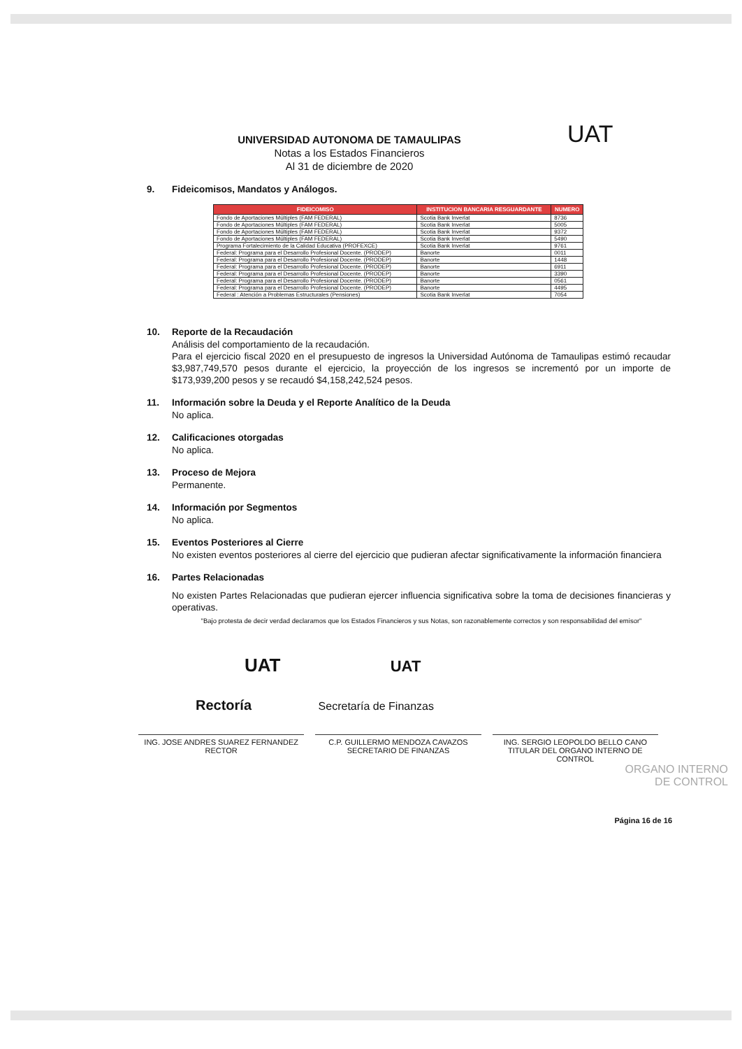UNIVERSIDAD AUTONOMA DE TAMAULIPAS
Notas a los Estados Financieros
Al 31 de diciembre de 2020
UAT
9. Fideicomisos, Mandatos y Análogos.
| FIDEICOMISO | INSTITUCION BANCARIA RESGUARDANTE | NUMERO |
| --- | --- | --- |
| Fondo de Aportaciones Múltiples (FAM FEDERAL) | Scotia Bank Inverlat | 8736 |
| Fondo de Aportaciones Múltiples (FAM FEDERAL) | Scotia Bank Inverlat | 5005 |
| Fondo de Aportaciones Múltiples (FAM FEDERAL) | Scotia Bank Inverlat | 9372 |
| Fondo de Aportaciones Múltiples (FAM FEDERAL) | Scotia Bank Inverlat | 5490 |
| Programa Fortalecimiento de la Calidad Educativa (PROFEXCE) | Scotia Bank Inverlat | 9761 |
| Federal: Programa para el Desarrollo Profesional Docente. (PRODEP) | Banorte | 0011 |
| Federal: Programa para el Desarrollo Profesional Docente. (PRODEP) | Banorte | 1448 |
| Federal: Programa para el Desarrollo Profesional Docente. (PRODEP) | Banorte | 6911 |
| Federal: Programa para el Desarrollo Profesional Docente. (PRODEP) | Banorte | 3390 |
| Federal: Programa para el Desarrollo Profesional Docente. (PRODEP) | Banorte | 0561 |
| Federal: Programa para el Desarrollo Profesional Docente. (PRODEP) | Banorte | 4495 |
| Federal : Atención a Problemas Estructurales (Pensiones) | Scotia Bank Inverlat | 7054 |
10. Reporte de la Recaudación
Análisis del comportamiento de la recaudación.
Para el ejercicio fiscal 2020 en el presupuesto de ingresos la Universidad Autónoma de Tamaulipas estimó recaudar $3,987,749,570 pesos durante el ejercicio, la proyección de los ingresos se incrementó por un importe de $173,939,200 pesos y se recaudó $4,158,242,524 pesos.
11. Información sobre la Deuda y el Reporte Analítico de la Deuda
No aplica.
12. Calificaciones otorgadas
No aplica.
13. Proceso de Mejora
Permanente.
14. Información por Segmentos
No aplica.
15. Eventos Posteriores al Cierre
No existen eventos posteriores al cierre del ejercicio que pudieran afectar significativamente la información financiera
16. Partes Relacionadas
No existen Partes Relacionadas que pudieran ejercer influencia significativa sobre la toma de decisiones financieras y operativas.
"Bajo protesta de decir verdad declaramos que los Estados Financieros y sus Notas, son razonablemente correctos y son responsabilidad del emisor"
UAT UAT
Rectoría Secretaría de Finanzas
ING. JOSE ANDRES SUAREZ FERNANDEZ
RECTOR
C.P. GUILLERMO MENDOZA CAVAZOS
SECRETARIO DE FINANZAS
ING. SERGIO LEOPOLDO BELLO CANO
TITULAR DEL ORGANO INTERNO DE CONTROL
ORGANO INTERNO
DE CONTROL
Página 16 de 16